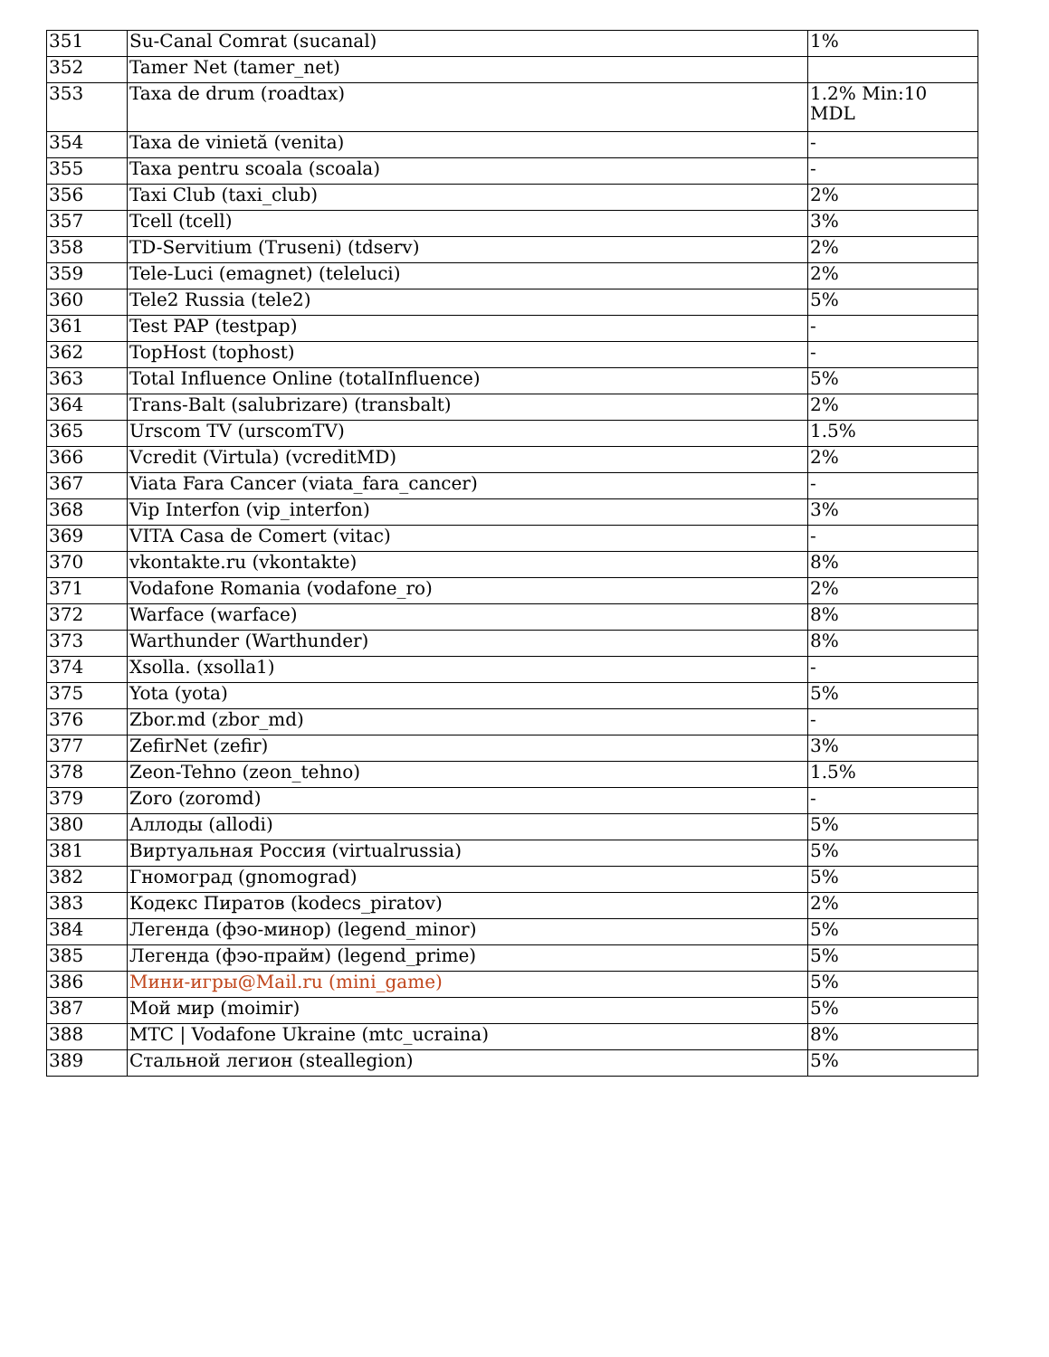| 351 | Su-Canal Comrat (sucanal) | 1% |
| 352 | Tamer Net (tamer_net) | |
| 353 | Taxa de drum (roadtax) | 1.2% Min:10 MDL |
| 354 | Taxa de vinietă (venita) | - |
| 355 | Taxa pentru scoala (scoala) | - |
| 356 | Taxi Club (taxi_club) | 2% |
| 357 | Tcell (tcell) | 3% |
| 358 | TD-Servitium (Truseni) (tdserv) | 2% |
| 359 | Tele-Luci (emagnet) (teleluci) | 2% |
| 360 | Tele2 Russia (tele2) | 5% |
| 361 | Test PAP (testpap) | - |
| 362 | TopHost (tophost) | - |
| 363 | Total Influence Online (totalInfluence) | 5% |
| 364 | Trans-Balt (salubrizare) (transbalt) | 2% |
| 365 | Urscom TV (urscomTV) | 1.5% |
| 366 | Vcredit (Virtula) (vcreditMD) | 2% |
| 367 | Viata Fara Cancer (viata_fara_cancer) | - |
| 368 | Vip Interfon (vip_interfon) | 3% |
| 369 | VITA Casa de Comert (vitac) | - |
| 370 | vkontakte.ru (vkontakte) | 8% |
| 371 | Vodafone Romania (vodafone_ro) | 2% |
| 372 | Warface (warface) | 8% |
| 373 | Warthunder (Warthunder) | 8% |
| 374 | Xsolla. (xsolla1) | - |
| 375 | Yota (yota) | 5% |
| 376 | Zbor.md (zbor_md) | - |
| 377 | ZefirNet (zefir) | 3% |
| 378 | Zeon-Tehno (zeon_tehno) | 1.5% |
| 379 | Zoro (zoromd) | - |
| 380 | Аллоды (allodi) | 5% |
| 381 | Виртуальная Россия (virtualrussia) | 5% |
| 382 | Гномоград (gnomograd) | 5% |
| 383 | Кодекс Пиратов (kodecs_piratov) | 2% |
| 384 | Легенда (фэо-минор) (legend_minor) | 5% |
| 385 | Легенда (фэо-прайм) (legend_prime) | 5% |
| 386 | Мини-игры@Mail.ru (mini_game) | 5% |
| 387 | Мой мир (moimir) | 5% |
| 388 | МТС / Vodafone Ukraine (mtc_ucraina) | 8% |
| 389 | Стальной легион (steallegion) | 5% |